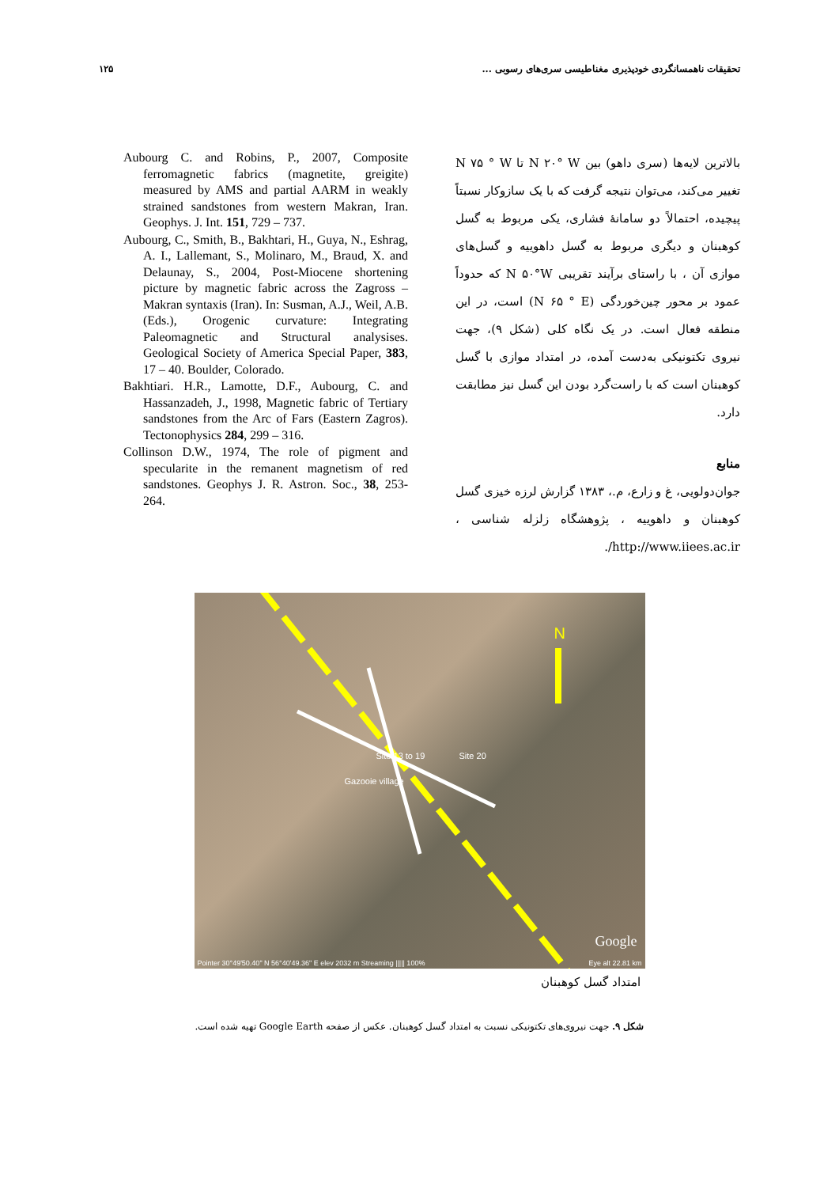تحقیقات ناهمسانگردی خودپذیری مغناطیسی سری‌های رسوبی ... ۱۲۵
بالاترین لایه‌ها (سری داهو) بین N ۲۰° W تا N ۷۵ ° W تغییر می‌کند، می‌توان نتیجه گرفت که با یک سازوکار نسبتاً پیچیده، احتمالاً دو سامانهٔ فشاری، یکی مربوط به گسل کوهبنان و دیگری مربوط به گسل داهوییه و گسل‌های موازی آن ، با راستای برآیند تقریبی N ۵۰°W که حدوداً عمود بر محور چین‌خوردگی (N ۶۵ ° E) است، در این منطقه فعال است. در یک نگاه کلی (شکل ۹)، جهت نیروی تکتونیکی به‌دست آمده، در امتداد موازی با گسل کوهبنان است که با راست‌گرد بودن این گسل نیز مطابقت دارد.
منابع
جوان‌دولویی، غ و زارع، م.، ۱۳۸۳ گزارش لرزه خیزی گسل کوهبنان و داهوییه ، پژوهشگاه زلزله شناسی ، http://www.iiees.ac.ir/.
Aubourg C. and Robins, P., 2007, Composite ferromagnetic fabrics (magnetite, greigite) measured by AMS and partial AARM in weakly strained sandstones from western Makran, Iran. Geophys. J. Int. 151, 729 – 737.
Aubourg, C., Smith, B., Bakhtari, H., Guya, N., Eshrag, A. I., Lallemant, S., Molinaro, M., Braud, X. and Delaunay, S., 2004, Post-Miocene shortening picture by magnetic fabric across the Zagross – Makran syntaxis (Iran). In: Susman, A.J., Weil, A.B. (Eds.), Orogenic curvature: Integrating Paleomagnetic and Structural analysises. Geological Society of America Special Paper, 383, 17 – 40. Boulder, Colorado.
Bakhtiari. H.R., Lamotte, D.F., Aubourg, C. and Hassanzadeh, J., 1998, Magnetic fabric of Tertiary sandstones from the Arc of Fars (Eastern Zagros). Tectonophysics 284, 299 – 316.
Collinson D.W., 1974, The role of pigment and specularite in the remanent magnetism of red sandstones. Geophys J. R. Astron. Soc., 38, 253-264.
N
Site 13 to 19 Site 20
Gazooie village
Google
Pointer 30°49'50.40" N 56°40'49.36" E elev 2032 m Streaming ||||| 100% Eye alt 22.81 km
امتداد گسل کوهبنان
شکل ۹. جهت نیروی‌های تکتونیکی نسبت به امتداد گسل کوهبنان. عکس از صفحه Google Earth تهیه شده است.